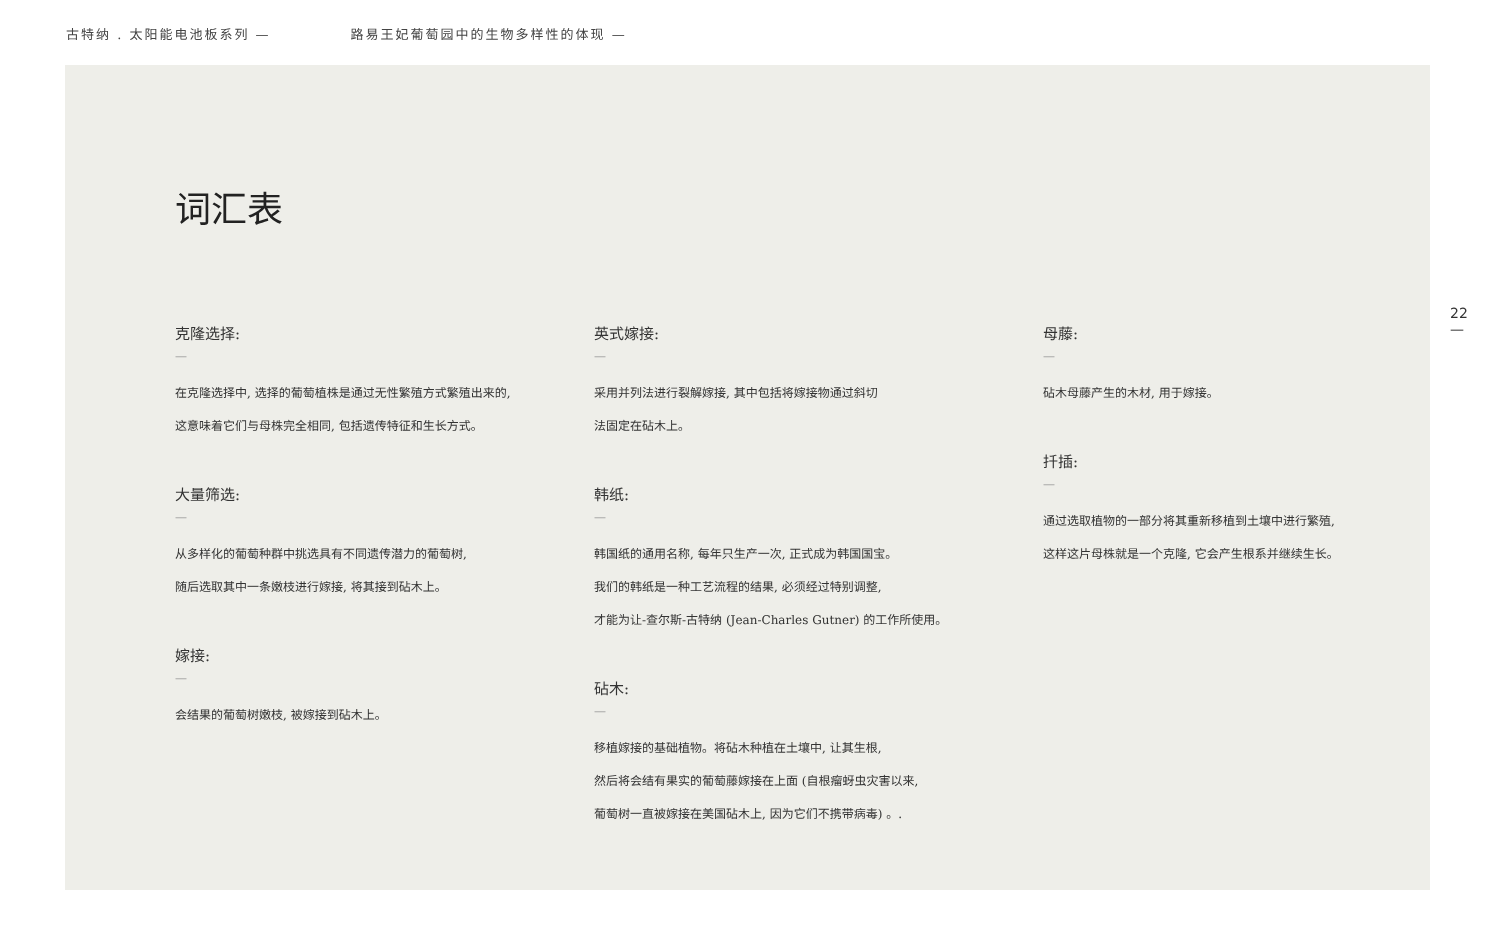古特纳 . 太阳能电池板系列 — 路易王妃葡萄园中的生物多样性的体现 —
22
—
词汇表
克隆选择:
—
在克隆选择中, 选择的葡萄植株是通过无性繁殖方式繁殖出来的,
这意味着它们与母株完全相同, 包括遗传特征和生长方式。
大量筛选:
—
从多样化的葡萄种群中挑选具有不同遗传潜力的葡萄树,
随后选取其中一条嫩枝进行嫁接, 将其接到砧木上。
嫁接:
—
会结果的葡萄树嫩枝, 被嫁接到砧木上。
英式嫁接:
—
采用并列法进行裂解嫁接, 其中包括将嫁接物通过斜切
法固定在砧木上。
韩纸:
—
韩国纸的通用名称, 每年只生产一次, 正式成为韩国国宝。
我们的韩纸是一种工艺流程的结果, 必须经过特别调整,
才能为让-查尔斯-古特纳 (Jean-Charles Gutner) 的工作所使用。
砧木:
—
移植嫁接的基础植物。将砧木种植在土壤中, 让其生根,
然后将会结有果实的葡萄藤嫁接在上面 (自根瘤蚜虫灾害以来,
葡萄树一直被嫁接在美国砧木上, 因为它们不携带病毒) 。.
母藤:
—
砧木母藤产生的木材, 用于嫁接。
扦插:
—
通过选取植物的一部分将其重新移植到土壤中进行繁殖,
这样这片母株就是一个克隆, 它会产生根系并继续生长。